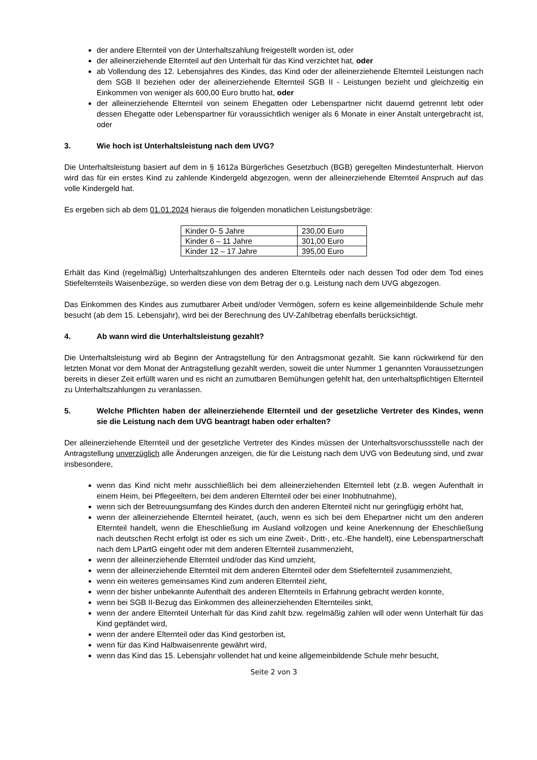der andere Elternteil von der Unterhaltszahlung freigestellt worden ist, oder
der alleinerziehende Elternteil auf den Unterhalt für das Kind verzichtet hat, oder
ab Vollendung des 12. Lebensjahres des Kindes, das Kind oder der alleinerziehende Elternteil Leistungen nach dem SGB II beziehen oder der alleinerziehende Elternteil SGB II - Leistungen bezieht und gleichzeitig ein Einkommen von weniger als 600,00 Euro brutto hat, oder
der alleinerziehende Elternteil von seinem Ehegatten oder Lebenspartner nicht dauernd getrennt lebt oder dessen Ehegatte oder Lebenspartner für voraussichtlich weniger als 6 Monate in einer Anstalt untergebracht ist, oder
3. Wie hoch ist Unterhaltsleistung nach dem UVG?
Die Unterhaltsleistung basiert auf dem in § 1612a Bürgerliches Gesetzbuch (BGB) geregelten Mindestunterhalt. Hiervon wird das für ein erstes Kind zu zahlende Kindergeld abgezogen, wenn der alleinerziehende Elternteil Anspruch auf das volle Kindergeld hat.
Es ergeben sich ab dem 01.01.2024 hieraus die folgenden monatlichen Leistungsbeträge:
| Kinder 0- 5 Jahre | 230,00 Euro |
| Kinder 6 – 11 Jahre | 301,00 Euro |
| Kinder 12 – 17 Jahre | 395,00 Euro |
Erhält das Kind (regelmäßig) Unterhaltszahlungen des anderen Elternteils oder nach dessen Tod oder dem Tod eines Stiefelternteils Waisenbezüge, so werden diese von dem Betrag der o.g. Leistung nach dem UVG abgezogen.
Das Einkommen des Kindes aus zumutbarer Arbeit und/oder Vermögen, sofern es keine allgemeinbildende Schule mehr besucht (ab dem 15. Lebensjahr), wird bei der Berechnung des UV-Zahlbetrag ebenfalls berücksichtigt.
4. Ab wann wird die Unterhaltsleistung gezahlt?
Die Unterhaltsleistung wird ab Beginn der Antragstellung für den Antragsmonat gezahlt. Sie kann rückwirkend für den letzten Monat vor dem Monat der Antragstellung gezahlt werden, soweit die unter Nummer 1 genannten Voraussetzungen bereits in dieser Zeit erfüllt waren und es nicht an zumutbaren Bemühungen gefehlt hat, den unterhaltspflichtigen Elternteil zu Unterhaltszahlungen zu veranlassen.
5. Welche Pflichten haben der alleinerziehende Elternteil und der gesetzliche Vertreter des Kindes, wenn sie die Leistung nach dem UVG beantragt haben oder erhalten?
Der alleinerziehende Elternteil und der gesetzliche Vertreter des Kindes müssen der Unterhaltsvorschussstelle nach der Antragstellung unverzüglich alle Änderungen anzeigen, die für die Leistung nach dem UVG von Bedeutung sind, und zwar insbesondere,
wenn das Kind nicht mehr ausschließlich bei dem alleinerziehenden Elternteil lebt (z.B. wegen Aufenthalt in einem Heim, bei Pflegeeltern, bei dem anderen Elternteil oder bei einer Inobhutnahme),
wenn sich der Betreuungsumfang des Kindes durch den anderen Elternteil nicht nur geringfügig erhöht hat,
wenn der alleinerziehende Elternteil heiratet, (auch, wenn es sich bei dem Ehepartner nicht um den anderen Elternteil handelt, wenn die Eheschließung im Ausland vollzogen und keine Anerkennung der Eheschließung nach deutschen Recht erfolgt ist oder es sich um eine Zweit-, Dritt-, etc.-Ehe handelt), eine Lebenspartnerschaft nach dem LPartG eingeht oder mit dem anderen Elternteil zusammenzieht,
wenn der alleinerziehende Elternteil und/oder das Kind umzieht,
wenn der alleinerziehende Elternteil mit dem anderen Elternteil oder dem Stiefelternteil zusammenzieht,
wenn ein weiteres gemeinsames Kind zum anderen Elternteil zieht,
wenn der bisher unbekannte Aufenthalt des anderen Elternteils in Erfahrung gebracht werden konnte,
wenn bei SGB II-Bezug das Einkommen des alleinerziehenden Elternteiles sinkt,
wenn der andere Elternteil Unterhalt für das Kind zahlt bzw. regelmäßig zahlen will oder wenn Unterhalt für das Kind gepfändet wird,
wenn der andere Elternteil oder das Kind gestorben ist,
wenn für das Kind Halbwaisenrente gewährt wird,
wenn das Kind das 15. Lebensjahr vollendet hat und keine allgemeinbildende Schule mehr besucht,
Seite 2 von 3